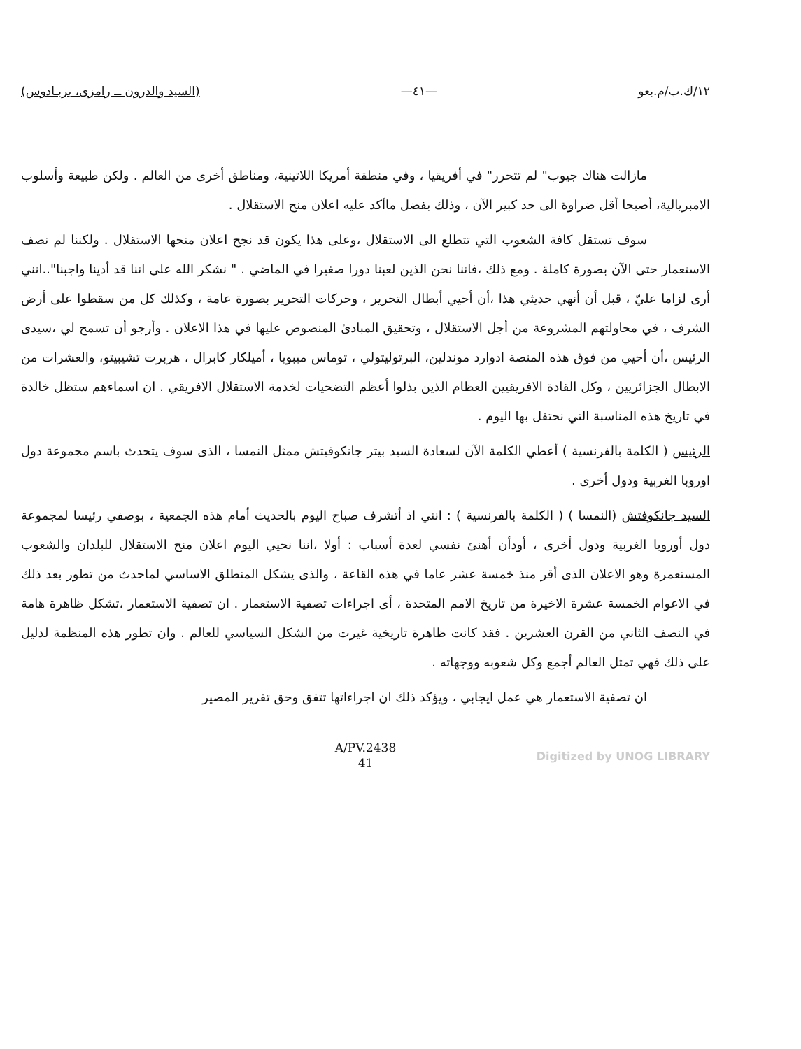١٢/ك.ب/م.بعو —٤١— (السيد والدرون ــ رامزى، بربـادوس)
مازالت هناك جيوب" لم تتحرر" في أفريقيا ، وفي منطقة أمريكا اللاتينية، ومناطق أخرى من العالم . ولكن طبيعة وأسلوب الامبريالية، أصبحا أقل ضراوة الى حد كبير الآن ، وذلك بفضل ماأكد عليه اعلان منح الاستقلال .
سوف تستقل كافة الشعوب التي تتطلع الى الاستقلال ،وعلى هذا يكون قد نجح اعلان منحها الاستقلال . ولكننا لم نصف الاستعمار حتى الآن بصورة كاملة . ومع ذلك ،فاننا نحن الذين لعبنا دورا صغيرا في الماضي . " نشكر الله على اننا قد أدينا واجبنا"..انني أرى لزاما عليّ ، قبل أن أنهي حديثي هذا ،أن أحيي أبطال التحرير ، وحركات التحرير بصورة عامة ، وكذلك كل من سقطوا على أرض الشرف ، في محاولتهم المشروعة من أجل الاستقلال ، وتحقيق المبادئ المنصوص عليها في هذا الاعلان . وأرجو أن تسمح لي ،سيدى الرئيس ،أن أحيي من فوق هذه المنصة ادوارد موندلين، البرتوليتولي ، توماس ميبويا ، أميلكار كابرال ، هربرت تشيبيتو، والعشرات من الابطال الجزائريين ، وكل القادة الافريقيين العظام الذين بذلوا أعظم التضحيات لخدمة الاستقلال الافريقي . ان اسماءهم ستظل خالدة في تاريخ هذه المناسبة التي نحتفل بها اليوم .
الرئيس ( الكلمة بالفرنسية ) أعطي الكلمة الآن لسعادة السيد بيتر جانكوفيتش ممثل النمسا ، الذى سوف يتحدث باسم مجموعة دول اوروبا الغربية ودول أخرى .
السيد جانكوفتش (النمسا ) ( الكلمة بالفرنسية ) : انني اذ أتشرف صباح اليوم بالحديث أمام هذه الجمعية ، بوصفي رئيسا لمجموعة دول أوروبا الغربية ودول أخرى ، أودأن أهنئ نفسي لعدة أسباب : أولا ،اننا نحيي اليوم اعلان منح الاستقلال للبلدان والشعوب المستعمرة وهو الاعلان الذى أقر منذ خمسة عشر عاما في هذه القاعة ، والذى يشكل المنطلق الاساسي لماحدث من تطور بعد ذلك في الاعوام الخمسة عشرة الاخيرة من تاريخ الامم المتحدة ، أى اجراءات تصفية الاستعمار . ان تصفية الاستعمار ،تشكل ظاهرة هامة في النصف الثاني من القرن العشرين . فقد كانت ظاهرة تاريخية غيرت من الشكل السياسي للعالم . وان تطور هذه المنظمة لدليل على ذلك فهي تمثل العالم أجمع وكل شعوبه ووجهاته .
ان تصفية الاستعمار هي عمل ايجابي ، ويؤكد ذلك ان اجراءاتها تتفق وحق تقرير المصير
A/PV.2438
41
Digitized by UNOG LIBRARY